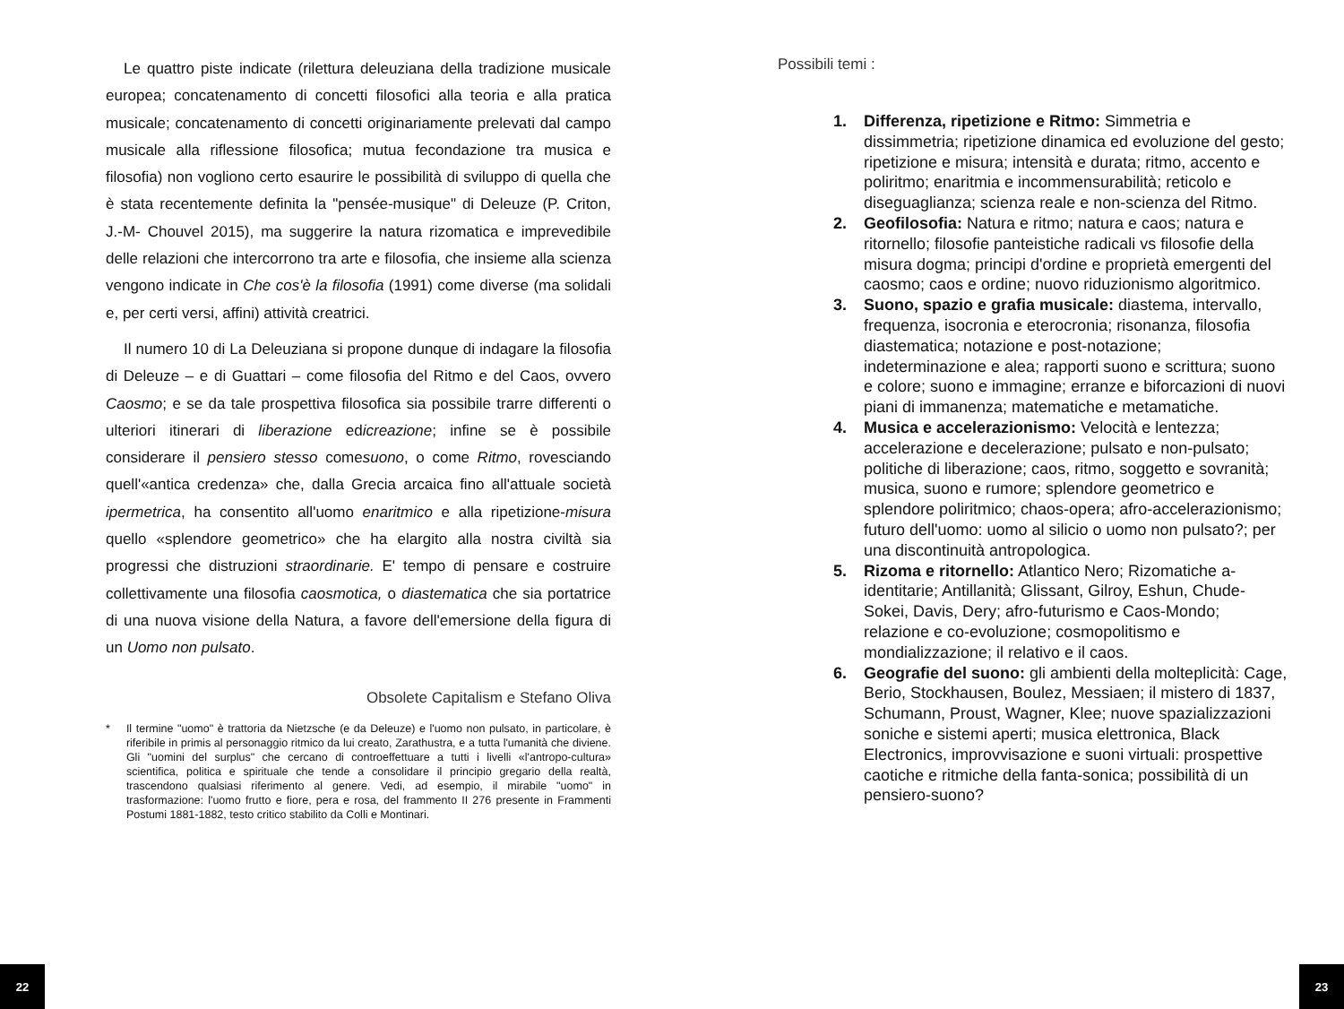Le quattro piste indicate (rilettura deleuziana della tradizione musicale europea; concatenamento di concetti filosofici alla teoria e alla pratica musicale; concatenamento di concetti originariamente prelevati dal campo musicale alla riflessione filosofica; mutua fecondazione tra musica e filosofia) non vogliono certo esaurire le possibilità di sviluppo di quella che è stata recentemente definita la "pensée-musique" di Deleuze (P. Criton, J.-M- Chouvel 2015), ma suggerire la natura rizomatica e imprevedibile delle relazioni che intercorrono tra arte e filosofia, che insieme alla scienza vengono indicate in Che cos'è la filosofia (1991) come diverse (ma solidali e, per certi versi, affini) attività creatrici.
Il numero 10 di La Deleuziana si propone dunque di indagare la filosofia di Deleuze – e di Guattari – come filosofia del Ritmo e del Caos, ovvero Caosmo; e se da tale prospettiva filosofica sia possibile trarre differenti o ulteriori itinerari di liberazione edicreazione; infine se è possibile considerare il pensiero stesso comesuono, o come Ritmo, rovesciando quell'«antica credenza» che, dalla Grecia arcaica fino all'attuale società ipermetrica, ha consentito all'uomo enaritmico e alla ripetizione-misura quello «splendore geometrico» che ha elargito alla nostra civiltà sia progressi che distruzioni straordinarie. E' tempo di pensare e costruire collettivamente una filosofia caosmotica, o diastematica che sia portatrice di una nuova visione della Natura, a favore dell'emersione della figura di un Uomo non pulsato.
Obsolete Capitalism e Stefano Oliva
* Il termine "uomo" è trattoria da Nietzsche (e da Deleuze) e l'uomo non pulsato, in particolare, è riferibile in primis al personaggio ritmico da lui creato, Zarathustra, e a tutta l'umanità che diviene. Gli "uomini del surplus" che cercano di controeffettuare a tutti i livelli «l'antropo-cultura» scientifica, politica e spirituale che tende a consolidare il principio gregario della realtà, trascendono qualsiasi riferimento al genere. Vedi, ad esempio, il mirabile "uomo" in trasformazione: l'uomo frutto e fiore, pera e rosa, del frammento II 276 presente in Frammenti Postumi 1881-1882, testo critico stabilito da Colli e Montinari.
Possibili temi :
1. Differenza, ripetizione e Ritmo: Simmetria e dissimmetria; ripetizione dinamica ed evoluzione del gesto; ripetizione e misura; intensità e durata; ritmo, accento e poliritmo; enaritmia e incommensurabilità; reticolo e diseguaglianza; scienza reale e non-scienza del Ritmo.
2. Geofilosofia: Natura e ritmo; natura e caos; natura e ritornello; filosofie panteistiche radicali vs filosofie della misura dogma; principi d'ordine e proprietà emergenti del caosmo; caos e ordine; nuovo riduzionismo algoritmico.
3. Suono, spazio e grafia musicale: diastema, intervallo, frequenza, isocronia e eterocronia; risonanza, filosofia diastematica; notazione e post-notazione; indeterminazione e alea; rapporti suono e scrittura; suono e colore; suono e immagine; erranze e biforcazioni di nuovi piani di immanenza; matematiche e metamatiche.
4. Musica e accelerazionismo: Velocità e lentezza; accelerazione e decelerazione; pulsato e non-pulsato; politiche di liberazione; caos, ritmo, soggetto e sovranità; musica, suono e rumore; splendore geometrico e splendore poliritmico; chaos-opera; afro-accelerazionismo; futuro dell'uomo: uomo al silicio o uomo non pulsato?; per una discontinuità antropologica.
5. Rizoma e ritornello: Atlantico Nero; Rizomatiche a-identitarie; Antillanità; Glissant, Gilroy, Eshun, Chude-Sokei, Davis, Dery; afro-futurismo e Caos-Mondo; relazione e co-evoluzione; cosmopolitismo e mondializzazione; il relativo e il caos.
6. Geografie del suono: gli ambienti della molteplicità: Cage, Berio, Stockhausen, Boulez, Messiaen; il mistero di 1837, Schumann, Proust, Wagner, Klee; nuove spazializzazioni soniche e sistemi aperti; musica elettronica, Black Electronics, improvvisazione e suoni virtuali: prospettive caotiche e ritmiche della fanta-sonica; possibilità di un pensiero-suono?
22 23